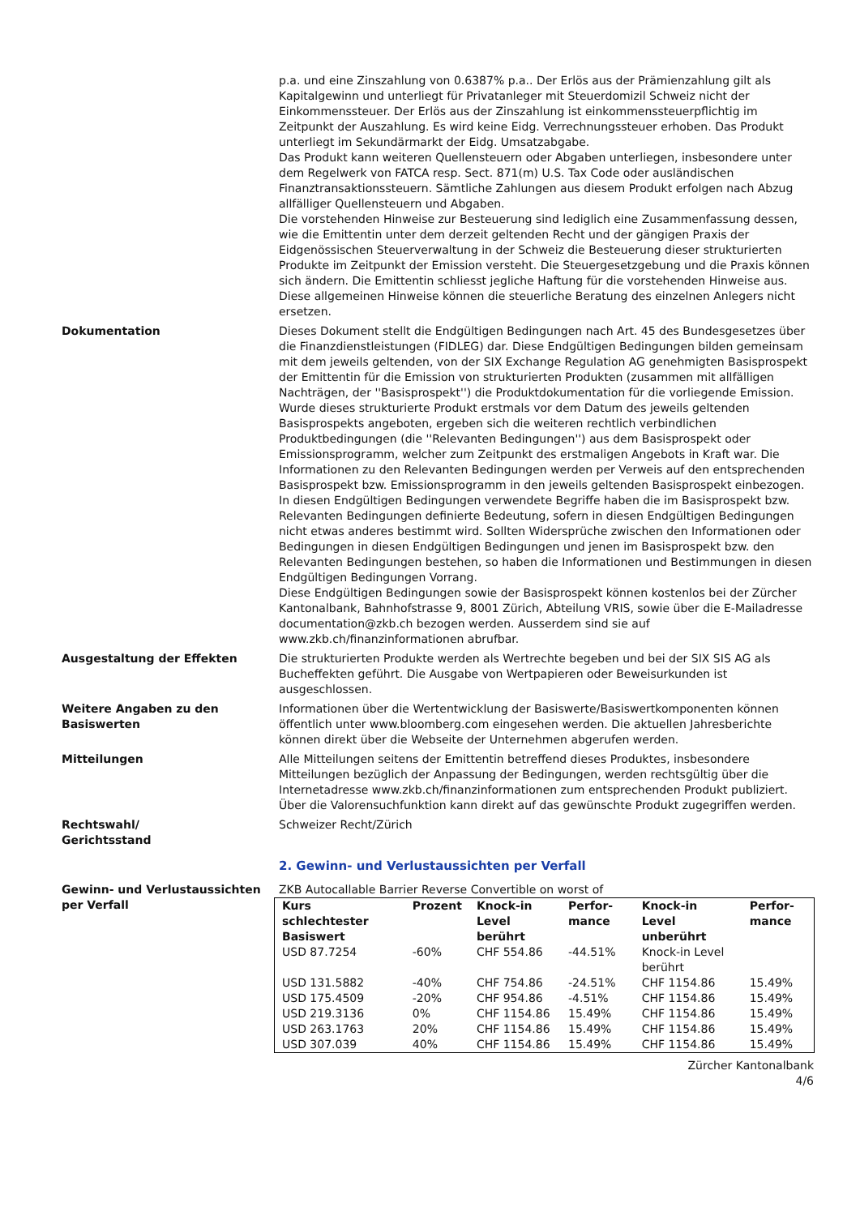p.a. und eine Zinszahlung von 0.6387% p.a.. Der Erlös aus der Prämienzahlung gilt als Kapitalgewinn und unterliegt für Privatanleger mit Steuerdomizil Schweiz nicht der Einkommenssteuer. Der Erlös aus der Zinszahlung ist einkommenssteuerpflichtig im Zeitpunkt der Auszahlung. Es wird keine Eidg. Verrechnungssteuer erhoben. Das Produkt unterliegt im Sekundärmarkt der Eidg. Umsatzabgabe.
Das Produkt kann weiteren Quellensteuern oder Abgaben unterliegen, insbesondere unter dem Regelwerk von FATCA resp. Sect. 871(m) U.S. Tax Code oder ausländischen Finanztransaktionssteuern. Sämtliche Zahlungen aus diesem Produkt erfolgen nach Abzug allfälliger Quellensteuern und Abgaben.
Die vorstehenden Hinweise zur Besteuerung sind lediglich eine Zusammenfassung dessen, wie die Emittentin unter dem derzeit geltenden Recht und der gängigen Praxis der Eidgenössischen Steuerverwaltung in der Schweiz die Besteuerung dieser strukturierten Produkte im Zeitpunkt der Emission versteht. Die Steuergesetzgebung und die Praxis können sich ändern. Die Emittentin schliesst jegliche Haftung für die vorstehenden Hinweise aus. Diese allgemeinen Hinweise können die steuerliche Beratung des einzelnen Anlegers nicht ersetzen.
Dokumentation Dieses Dokument stellt die Endgültigen Bedingungen nach Art. 45 des Bundesgesetzes über die Finanzdienstleistungen (FIDLEG) dar. Diese Endgültigen Bedingungen bilden gemeinsam mit dem jeweils geltenden, von der SIX Exchange Regulation AG genehmigten Basisprospekt der Emittentin für die Emission von strukturierten Produkten (zusammen mit allfälligen Nachträgen, der ''Basisprospekt'') die Produktdokumentation für die vorliegende Emission. Wurde dieses strukturierte Produkt erstmals vor dem Datum des jeweils geltenden Basisprospekts angeboten, ergeben sich die weiteren rechtlich verbindlichen Produktbedingungen (die ''Relevanten Bedingungen'') aus dem Basisprospekt oder Emissionsprogramm, welcher zum Zeitpunkt des erstmaligen Angebots in Kraft war. Die Informationen zu den Relevanten Bedingungen werden per Verweis auf den entsprechenden Basisprospekt bzw. Emissionsprogramm in den jeweils geltenden Basisprospekt einbezogen. In diesen Endgültigen Bedingungen verwendete Begriffe haben die im Basisprospekt bzw. Relevanten Bedingungen definierte Bedeutung, sofern in diesen Endgültigen Bedingungen nicht etwas anderes bestimmt wird. Sollten Widersprüche zwischen den Informationen oder Bedingungen in diesen Endgültigen Bedingungen und jenen im Basisprospekt bzw. den Relevanten Bedingungen bestehen, so haben die Informationen und Bestimmungen in diesen Endgültigen Bedingungen Vorrang.
Diese Endgültigen Bedingungen sowie der Basisprospekt können kostenlos bei der Zürcher Kantonalbank, Bahnhofstrasse 9, 8001 Zürich, Abteilung VRIS, sowie über die E-Mailadresse documentation@zkb.ch bezogen werden. Ausserdem sind sie auf www.zkb.ch/finanzinformationen abrufbar.
Ausgestaltung der Effekten Die strukturierten Produkte werden als Wertrechte begeben und bei der SIX SIS AG als Bucheffekten geführt. Die Ausgabe von Wertpapieren oder Beweisurkunden ist ausgeschlossen.
Weitere Angaben zu den Basiswerten
Informationen über die Wertentwicklung der Basiswerte/Basiswertkomponenten können öffentlich unter www.bloomberg.com eingesehen werden. Die aktuellen Jahresberichte können direkt über die Webseite der Unternehmen abgerufen werden.
Mitteilungen Alle Mitteilungen seitens der Emittentin betreffend dieses Produktes, insbesondere Mitteilungen bezüglich der Anpassung der Bedingungen, werden rechtsgültig über die Internetadresse www.zkb.ch/finanzinformationen zum entsprechenden Produkt publiziert. Über die Valorensuchfunktion kann direkt auf das gewünschte Produkt zugegriffen werden.
Rechtswahl/
Gerichtsstand
Schweizer Recht/Zürich
2. Gewinn- und Verlustaussichten per Verfall
Gewinn- und Verlustaussichten per Verfall
ZKB Autocallable Barrier Reverse Convertible on worst of
| Kurs schlechtester Basiswert | Prozent | Knock-in Level berührt | Perfor-mance | Knock-in Level unberührt | Perfor-mance |
| --- | --- | --- | --- | --- | --- |
| USD 87.7254 | -60% | CHF 554.86 | -44.51% | Knock-in Level berührt | |
| USD 131.5882 | -40% | CHF 754.86 | -24.51% | CHF 1154.86 | 15.49% |
| USD 175.4509 | -20% | CHF 954.86 | -4.51% | CHF 1154.86 | 15.49% |
| USD 219.3136 | 0% | CHF 1154.86 | 15.49% | CHF 1154.86 | 15.49% |
| USD 263.1763 | 20% | CHF 1154.86 | 15.49% | CHF 1154.86 | 15.49% |
| USD 307.039 | 40% | CHF 1154.86 | 15.49% | CHF 1154.86 | 15.49% |
Zürcher Kantonalbank
4/6